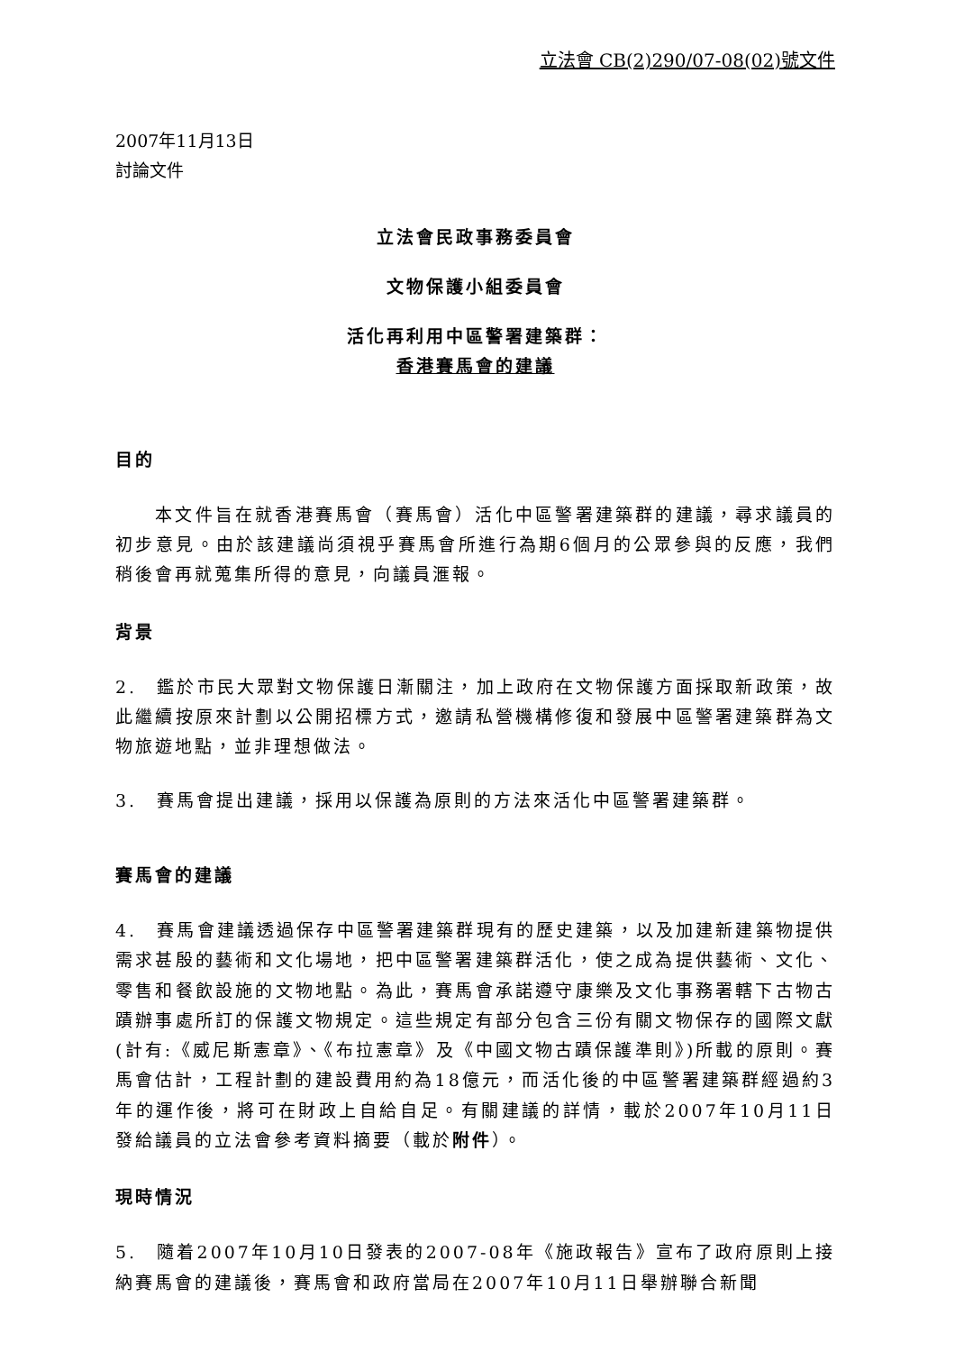立法會 CB(2)290/07-08(02)號文件
2007年11月13日
討論文件
立法會民政事務委員會
文物保護小組委員會
活化再利用中區警署建築群：
香港賽馬會的建議
目的
  本文件旨在就香港賽馬會（賽馬會）活化中區警署建築群的建議，尋求議員的初步意見。由於該建議尚須視乎賽馬會所進行為期6個月的公眾參與的反應，我們稍後會再就蒐集所得的意見，向議員滙報。
背景
2. 鑑於市民大眾對文物保護日漸關注，加上政府在文物保護方面採取新政策，故此繼續按原來計劃以公開招標方式，邀請私營機構修復和發展中區警署建築群為文物旅遊地點，並非理想做法。
3. 賽馬會提出建議，採用以保護為原則的方法來活化中區警署建築群。
賽馬會的建議
4. 賽馬會建議透過保存中區警署建築群現有的歷史建築，以及加建新建築物提供需求甚殷的藝術和文化場地，把中區警署建築群活化，使之成為提供藝術、文化、零售和餐飲設施的文物地點。為此，賽馬會承諾遵守康樂及文化事務署轄下古物古蹟辦事處所訂的保護文物規定。這些規定有部分包含三份有關文物保存的國際文獻(計有:《威尼斯憲章》、《布拉憲章》及《中國文物古蹟保護準則》)所載的原則。賽馬會估計，工程計劃的建設費用約為18億元，而活化後的中區警署建築群經過約3年的運作後，將可在財政上自給自足。有關建議的詳情，載於2007年10月11日發給議員的立法會參考資料摘要（載於附件）。
現時情況
5. 隨着2007年10月10日發表的2007-08年《施政報告》宣布了政府原則上接納賽馬會的建議後，賽馬會和政府當局在2007年10月11日舉辦聯合新聞